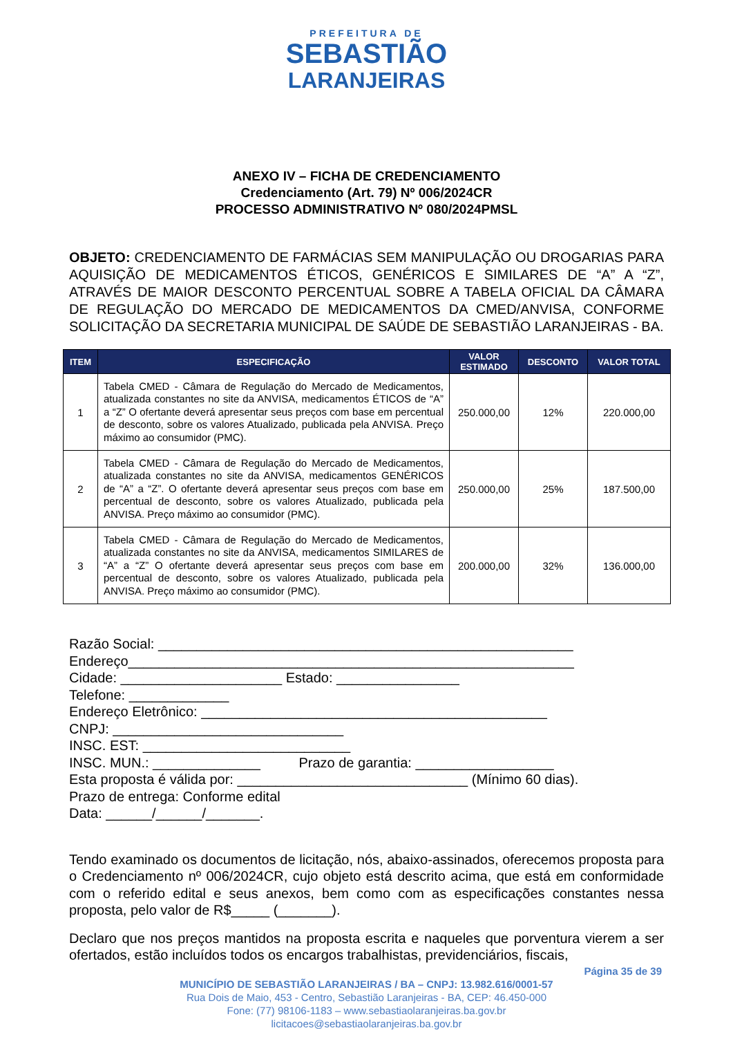PREFEITURA DE
SEBASTIÃO
LARANJEIRAS
ANEXO IV – FICHA DE CREDENCIAMENTO
Credenciamento (Art. 79) Nº 006/2024CR
PROCESSO ADMINISTRATIVO Nº 080/2024PMSL
OBJETO: CREDENCIAMENTO DE FARMÁCIAS SEM MANIPULAÇÃO OU DROGARIAS PARA AQUISIÇÃO DE MEDICAMENTOS ÉTICOS, GENÉRICOS E SIMILARES DE “A” A “Z”, ATRAVÉS DE MAIOR DESCONTO PERCENTUAL SOBRE A TABELA OFICIAL DA CÂMARA DE REGULAÇÃO DO MERCADO DE MEDICAMENTOS DA CMED/ANVISA, CONFORME SOLICITAÇÃO DA SECRETARIA MUNICIPAL DE SAÚDE DE SEBASTIÃO LARANJEIRAS - BA.
| ITEM | ESPECIFICAÇÃO | VALOR ESTIMADO | DESCONTO | VALOR TOTAL |
| --- | --- | --- | --- | --- |
| 1 | Tabela CMED - Câmara de Regulação do Mercado de Medicamentos, atualizada constantes no site da ANVISA, medicamentos ÉTICOS de “A” a “Z” O ofertante deverá apresentar seus preços com base em percentual de desconto, sobre os valores Atualizado, publicada pela ANVISA. Preço máximo ao consumidor (PMC). | 250.000,00 | 12% | 220.000,00 |
| 2 | Tabela CMED - Câmara de Regulação do Mercado de Medicamentos, atualizada constantes no site da ANVISA, medicamentos GENÉRICOS de “A” a “Z”. O ofertante deverá apresentar seus preços com base em percentual de desconto, sobre os valores Atualizado, publicada pela ANVISA. Preço máximo ao consumidor (PMC). | 250.000,00 | 25% | 187.500,00 |
| 3 | Tabela CMED - Câmara de Regulação do Mercado de Medicamentos, atualizada constantes no site da ANVISA, medicamentos SIMILARES de “A” a “Z” O ofertante deverá apresentar seus preços com base em percentual de desconto, sobre os valores Atualizado, publicada pela ANVISA. Preço máximo ao consumidor (PMC). | 200.000,00 | 32% | 136.000,00 |
Razão Social: ______________________________________________________ Endereço__________________________________________________________ Cidade: _____________________ Estado: ________________ Telefone: _____________ Endereço Eletrônico: _____________________________________________ CNPJ: ______________________________ INSC. EST: ___________________________ INSC. MUN.: ______________ Prazo de garantia: __________________ Esta proposta é válida por: ______________________________ (Mínimo 60 dias). Prazo de entrega: Conforme edital Data: ______/______/_______.
Tendo examinado os documentos de licitação, nós, abaixo-assinados, oferecemos proposta para o Credenciamento nº 006/2024CR, cujo objeto está descrito acima, que está em conformidade com o referido edital e seus anexos, bem como com as especificações constantes nessa proposta, pelo valor de R$_____ (_______).
Declaro que nos preços mantidos na proposta escrita e naqueles que porventura vierem a ser ofertados, estão incluídos todos os encargos trabalhistas, previdenciários, fiscais,
Página 35 de 39
MUNICÍPIO DE SEBASTIÃO LARANJEIRAS / BA – CNPJ: 13.982.616/0001-57
Rua Dois de Maio, 453 - Centro, Sebastião Laranjeiras - BA, CEP: 46.450-000
Fone: (77) 98106-1183 – www.sebastiaolaranjeiras.ba.gov.br
licitacoes@sebastiaolaranjeiras.ba.gov.br